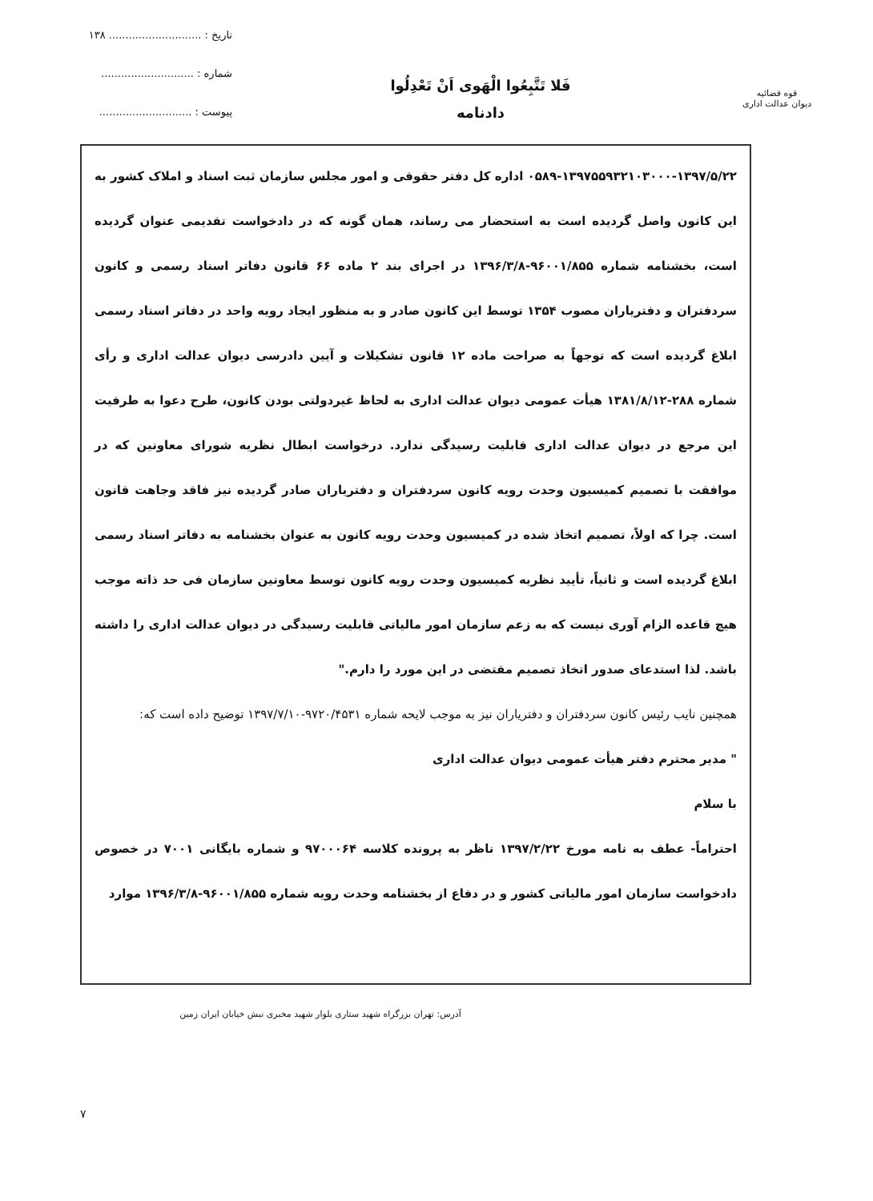تاریخ : ............................ ۱۳۸
شماره : ............................
پیوست : ............................
فَلا تَتَّبِعُوا الْهَوی اَنْ تَعْدِلُوا
دادنامه
قوه قضائیه
دیوان عدالت اداری
۰۵۸۹-۱۳۹۷۵۵۹۳۲۱۰۳۰۰۰-۱۳۹۷/۵/۲۲ اداره کل دفتر حقوقی و امور مجلس سازمان ثبت اسناد و املاک کشور به این کانون واصل گردیده است به استحضار می رساند، همان گونه که در دادخواست تقدیمی عنوان گردیده است، بخشنامه شماره ۹۶۰۰۱/۸۵۵-۱۳۹۶/۳/۸ در اجرای بند ۲ ماده ۶۶ قانون دفاتر اسناد رسمی و کانون سردفتران و دفتریاران مصوب ۱۳۵۴ توسط این کانون صادر و به منظور ایجاد رویه واحد در دفاتر اسناد رسمی ابلاغ گردیده است که توجهاً به صراحت ماده ۱۲ قانون تشکیلات و آیین دادرسی دیوان عدالت اداری و رأی شماره ۲۸۸-۱۳۸۱/۸/۱۲ هیأت عمومی دیوان عدالت اداری به لحاظ غیردولتی بودن کانون، طرح دعوا به طرفیت این مرجع در دیوان عدالت اداری قابلیت رسیدگی ندارد. درخواست ابطال نظریه شورای معاونین که در موافقت با تصمیم کمیسیون وحدت رویه کانون سردفتران و دفتریاران صادر گردیده نیز فاقد وجاهت قانون است. چرا که اولاً، تصمیم اتخاذ شده در کمیسیون وحدت رویه کانون به عنوان بخشنامه به دفاتر اسناد رسمی ابلاغ گردیده است و ثانیاً، تأیید نظریه کمیسیون وحدت رویه کانون توسط معاونین سازمان فی حد ذاته موجب هیچ قاعده الزام آوری نیست که به زعم سازمان امور مالیاتی قابلیت رسیدگی در دیوان عدالت اداری را داشته باشد. لذا استدعای صدور اتخاذ تصمیم مقتضی در این مورد را دارم."
همچنین نایب رئیس کانون سردفتران و دفتریاران نیز به موجب لایحه شماره ۹۷۲۰/۴۵۳۱-۱۳۹۷/۷/۱۰ توضیح داده است که:
" مدیر محترم دفتر هیأت عمومی دیوان عدالت اداری
با سلام
احتراماً- عطف به نامه مورخ ۱۳۹۷/۲/۲۲ ناظر به پرونده کلاسه ۹۷۰۰۰۶۴ و شماره بایگانی ۷۰۰۱ در خصوص دادخواست سازمان امور مالیاتی کشور و در دفاع از بخشنامه وحدت رویه شماره ۹۶۰۰۱/۸۵۵-۱۳۹۶/۳/۸ موارد
آدرس: تهران بزرگراه شهید ستاری بلوار شهید مخبری نبش خیابان ایران زمین
۷